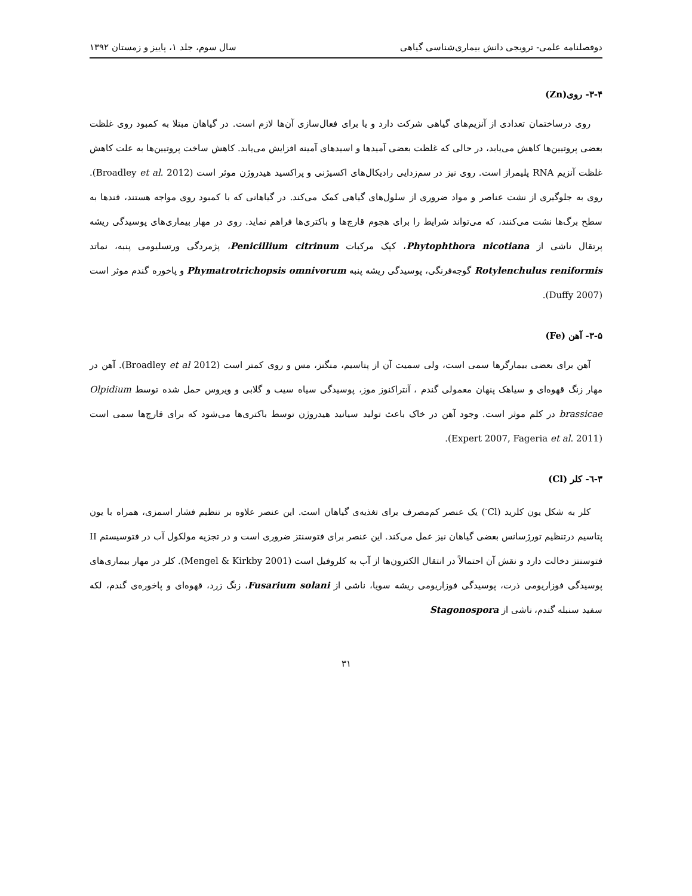دوفصلنامه علمی- ترویجی دانش بیماری‌شناسی گیاهی سال سوم، جلد ۱، پاییز و زمستان ۱۳۹۲
۳-۴- روی(Zn)
روی درساختمان تعدادی از آنزیم‌های گیاهی شرکت دارد و یا برای فعال‌سازی آن‌ها لازم است. در گیاهان مبتلا به کمبود روی غلظت بعضی پروتیین‌ها کاهش می‌یابد، در حالی که غلظت بعضی آمیدها و اسیدهای آمینه افزایش می‌یابد. کاهش ساخت پروتیین‌ها به علت کاهش غلظت آنزیم RNA پلیمراز است. روی نیز در سم‌زدایی رادیکال‌های اکسیژنی و پراکسید هیدروژن موثر است (Broadley et al. 2012). روی به جلوگیری از نشت عناصر و مواد ضروری از سلول‌های گیاهی کمک می‌کند. در گیاهانی که با کمبود روی مواجه هستند، قندها به سطح برگ‌ها نشت می‌کنند، که می‌تواند شرایط را برای هجوم قارچ‌ها و باکتری‌ها فراهم نماید. روی در مهار بیماری‌های پوسیدگی ریشه پرتقال ناشی از Phytophthora nicotiana، کپک مرکبات Penicillium citrinum، پژمردگی ورتسلیومی پنبه، نماتد Rotylenchulus reniformis گوجه‌فرنگی، پوسیدگی ریشه پنبه Phymatrotrichopsis omnivorum و پاخوره گندم موثر است (Duffy 2007).
۳-۵- آهن (Fe)
آهن برای بعضی بیمارگرها سمی است، ولی سمیت آن از پتاسیم، منگنز، مس و روی کمتر است (Broadley et al 2012). آهن در مهار زنگ قهوه‌ای و سیاهک پنهان معمولی گندم ، آنتراکنوز موز، پوسیدگی سیاه سیب و گلابی و ویروس حمل شده توسط Olpidium brassicae در کلم موثر است. وجود آهن در خاک باعث تولید سیانید هیدروژن توسط باکتری‌ها می‌شود که برای قارچ‌ها سمی است (Expert 2007, Fageria et al. 2011).
۳-٦- کلر (Cl)
کلر به شکل یون کلرید (Cl<sup>-</sup>) یک عنصر کم‌مصرف برای تغذیه‌ی گیاهان است. این عنصر علاوه بر تنظیم فشار اسمزی، همراه با یون پتاسیم درتنظیم تورژسانس بعضی گیاهان نیز عمل می‌کند. این عنصر برای فتوسنتز ضروری است و در تجزیه مولکول آب در فتوسیستم II فتوسنتز دخالت دارد و نقش آن احتمالاً در انتقال الکترون‌ها از آب به کلروفیل است (Mengel & Kirkby 2001). کلر در مهار بیماری‌های پوسیدگی فوزاریومی ذرت، پوسیدگی فوزاریومی ریشه سویا، ناشی از Fusarium solani، زنگ زرد، قهوه‌ای و پاخوره‌ی گندم، لکه سفید سنبله گندم، ناشی از Stagonospora
۳۱